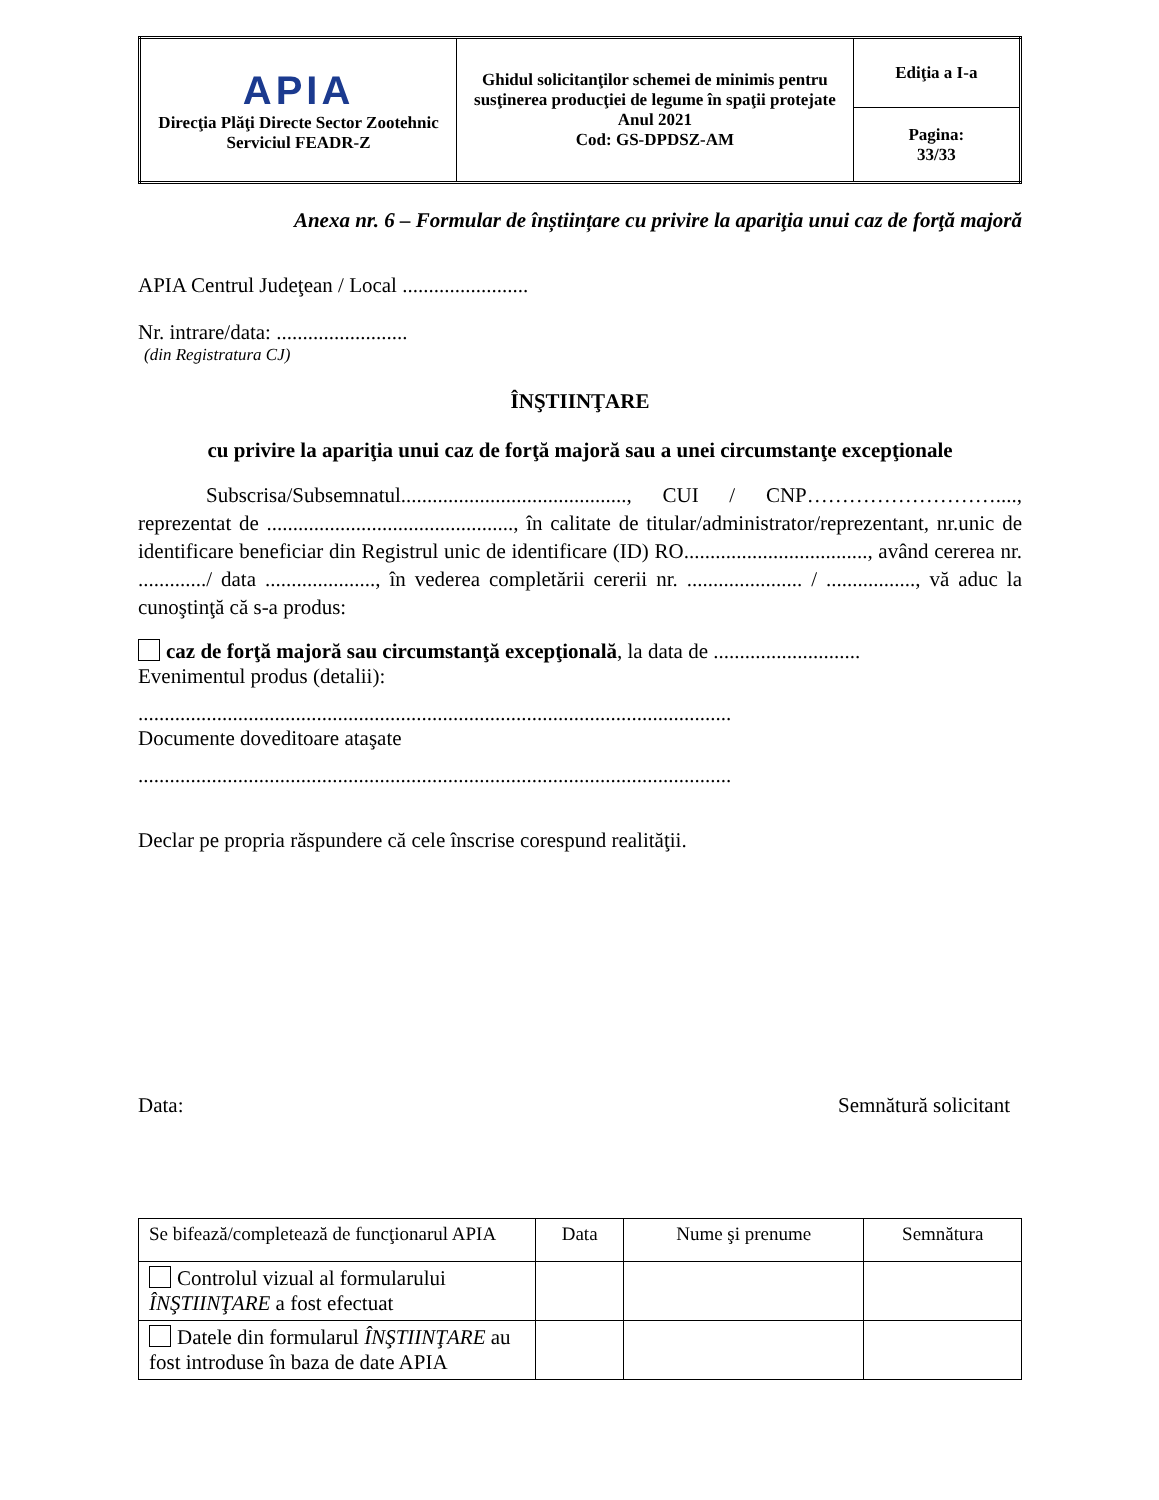| APIA Direcţia Plăţi Directe Sector Zootehnic Serviciul FEADR-Z | Ghidul solicitanţilor schemei de minimis pentru susţinerea producţiei de legume în spaţii protejate Anul 2021 Cod: GS-DPDSZ-AM | Ediţia a I-a |
| | | Pagina: 33/33 |
Anexa nr. 6 – Formular de înștiințare cu privire la apariţia unui caz de forţă majoră
APIA Centrul Judeţean / Local ........................
Nr. intrare/data: .........................
(din Registratura CJ)
ÎNŞTIINŢARE
cu privire la apariţia unui caz de forţă majoră sau a unei circumstanţe excepţionale
Subscrisa/Subsemnatul..........................................., CUI / CNP………………………...., reprezentat de ..............................................., în calitate de titular/administrator/reprezentant, nr.unic de identificare beneficiar din Registrul unic de identificare (ID) RO..................................., având cererea nr. ............./ data ....................., în vederea completării cererii nr. ...................... / ................., vă aduc la cunoştinţă că s-a produs:
caz de forţă majoră sau circumstanţă excepţională, la data de ............................
Evenimentul produs (detalii):
.................................................................................................................
Documente doveditoare ataşate
.................................................................................................................
Declar pe propria răspundere că cele înscrise corespund realităţii.
Data: Semnătură solicitant
| Se bifează/completează de funcţionarul APIA | Data | Nume şi prenume | Semnătura |
| --- | --- | --- | --- |
| Controlul vizual al formularului ÎNŞTIINŢARE a fost efectuat | | | |
| Datele din formularul ÎNŞTIINŢARE au fost introduse în baza de date APIA | | | |